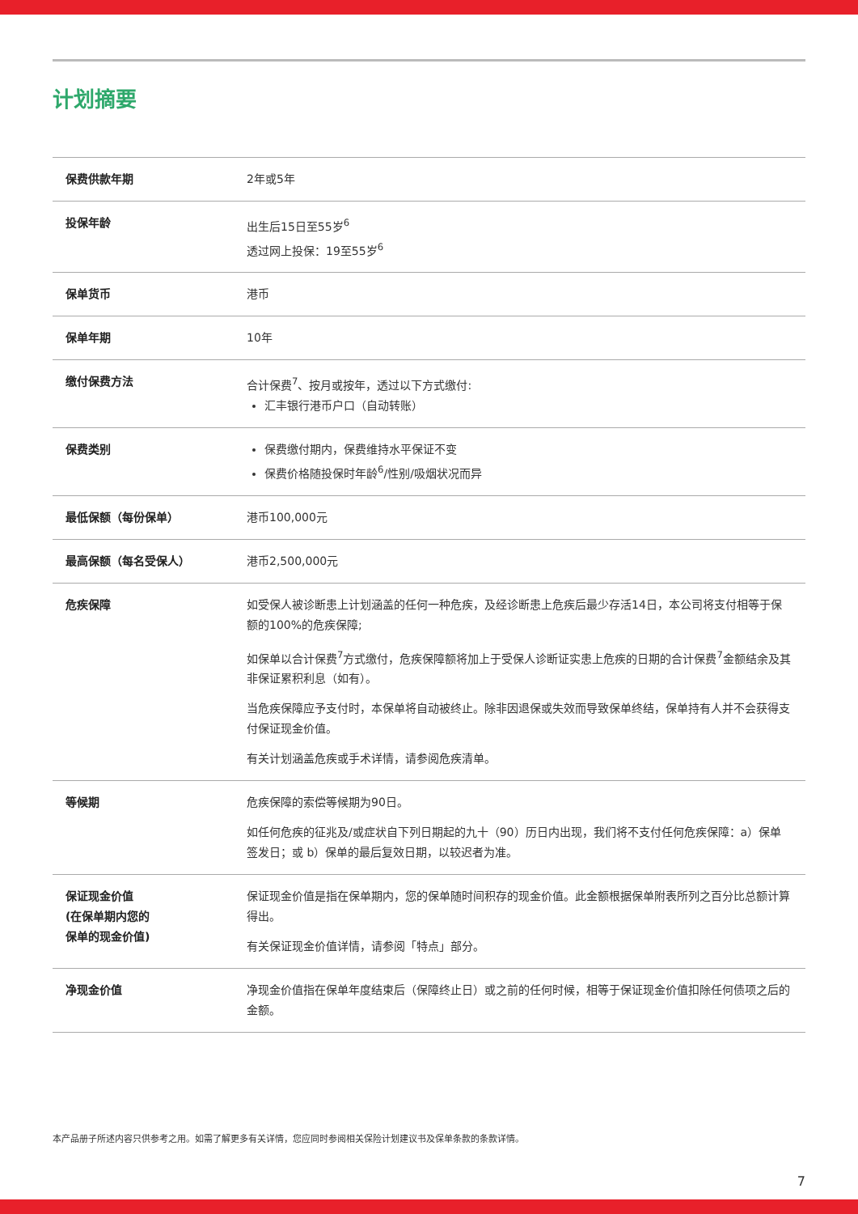计划摘要
| 保费供款年期 | 2年或5年 |
| 投保年龄 | 出生后15日至55岁<sup>6</sup> 透过网上投保：19至55岁<sup>6</sup> |
| 保单货币 | 港币 |
| 保单年期 | 10年 |
| 缴付保费方法 | 合计保费<sup>7</sup>、按月或按年，透过以下方式缴付: 汇丰银行港币户口（自动转账） |
| 保费类别 | 保费缴付期内，保费维持水平保证不变 保费价格随投保时年龄<sup>6</sup>/性别/吸烟状况而异 |
| 最低保额（每份保单） | 港币100,000元 |
| 最高保额（每名受保人） | 港币2,500,000元 |
| 危疾保障 | 如受保人被诊断患上计划涵盖的任何一种危疾，及经诊断患上危疾后最少存活14日，本公司将支付相等于保额的100%的危疾保障; 如保单以合计保费<sup>7</sup>方式缴付，危疾保障额将加上于受保人诊断证实患上危疾的日期的合计保费<sup>7</sup>金额结余及其非保证累积利息（如有）。 当危疾保障应予支付时，本保单将自动被终止。除非因退保或失效而导致保单终结，保单持有人并不会获得支付保证现金价值。 有关计划涵盖危疾或手术详情，请参阅危疾清单。 |
| 等候期 | 危疾保障的索偿等候期为90日。 如任何危疾的征兆及/或症状自下列日期起的九十（90）历日内出现，我们将不支付任何危疾保障：a）保单签发日；或 b）保单的最后复效日期，以较迟者为准。 |
| 保证现金价值 (在保单期内您的 保单的现金价值) | 保证现金价值是指在保单期内，您的保单随时间积存的现金价值。此金额根据保单附表所列之百分比总额计算得出。 有关保证现金价值详情，请参阅「特点」部分。 |
| 净现金价值 | 净现金价值指在保单年度结束后（保障终止日）或之前的任何时候，相等于保证现金价值扣除任何债项之后的金额。 |
本产品册子所述内容只供参考之用。如需了解更多有关详情，您应同时参阅相关保险计划建议书及保单条款的条款详情。
7